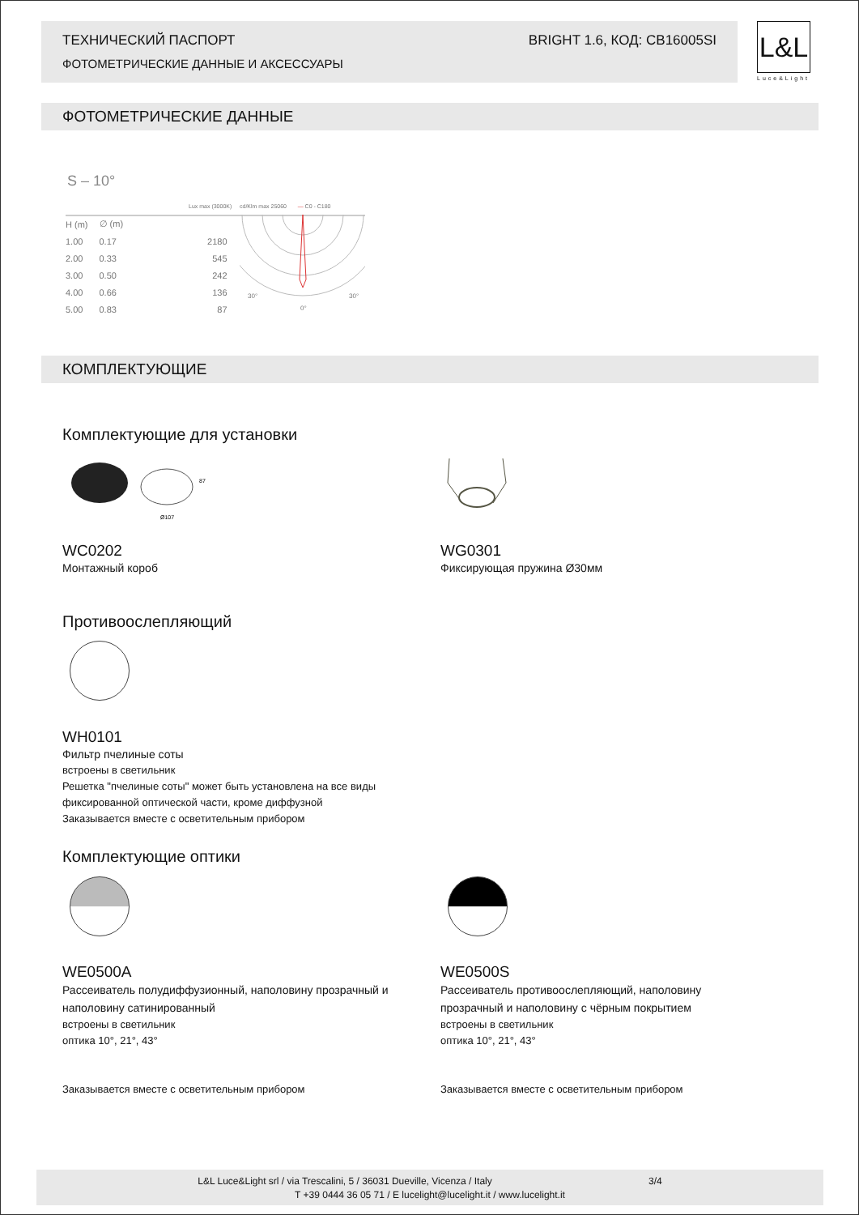ТЕХНИЧЕСКИЙ ПАСПОРТ BRIGHT 1.6, КОД: CB16005SI
ФОТОМЕТРИЧЕСКИЕ ДАННЫЕ И АКСЕССУАРЫ
L&L
Luce&Light
ФОТОМЕТРИЧЕСКИЕ ДАННЫЕ
S – 10°
Lux max (3000K) cd/Klm max 25060 — C0 - C180
| H (m) | ∅ (m) | |
| 1.00 | 0.17 | 2180 |
| 2.00 | 0.33 | 545 |
| 3.00 | 0.50 | 242 |
| 4.00 | 0.66 | 136 |
| 5.00 | 0.83 | 87 |
30°
30°
0°
КОМПЛЕКТУЮЩИЕ
Комплектующие для установки
Ø107
87
WC0202
Монтажный короб
WG0301
Фиксирующая пружина Ø30мм
Противоослепляющий
WH0101
Фильтр пчелиные соты
встроены в светильник
Решетка "пчелиные соты" может быть установлена на все виды
фиксированной оптической части, кроме диффузной
Заказывается вместе с осветительным прибором
Комплектующие оптики
WE0500A
Рассеиватель полудиффузионный, наполовину прозрачный и наполовину сатинированный
встроены в светильник
оптика 10°, 21°, 43°
Заказывается вместе с осветительным прибором
WE0500S
Рассеиватель противоослепляющий, наполовину прозрачный и наполовину с чёрным покрытием
встроены в светильник
оптика 10°, 21°, 43°
Заказывается вместе с осветительным прибором
L&L Luce&Light srl / via Trescalini, 5 / 36031 Dueville, Vicenza / Italy 3/4
T +39 0444 36 05 71 / E lucelight@lucelight.it / www.lucelight.it